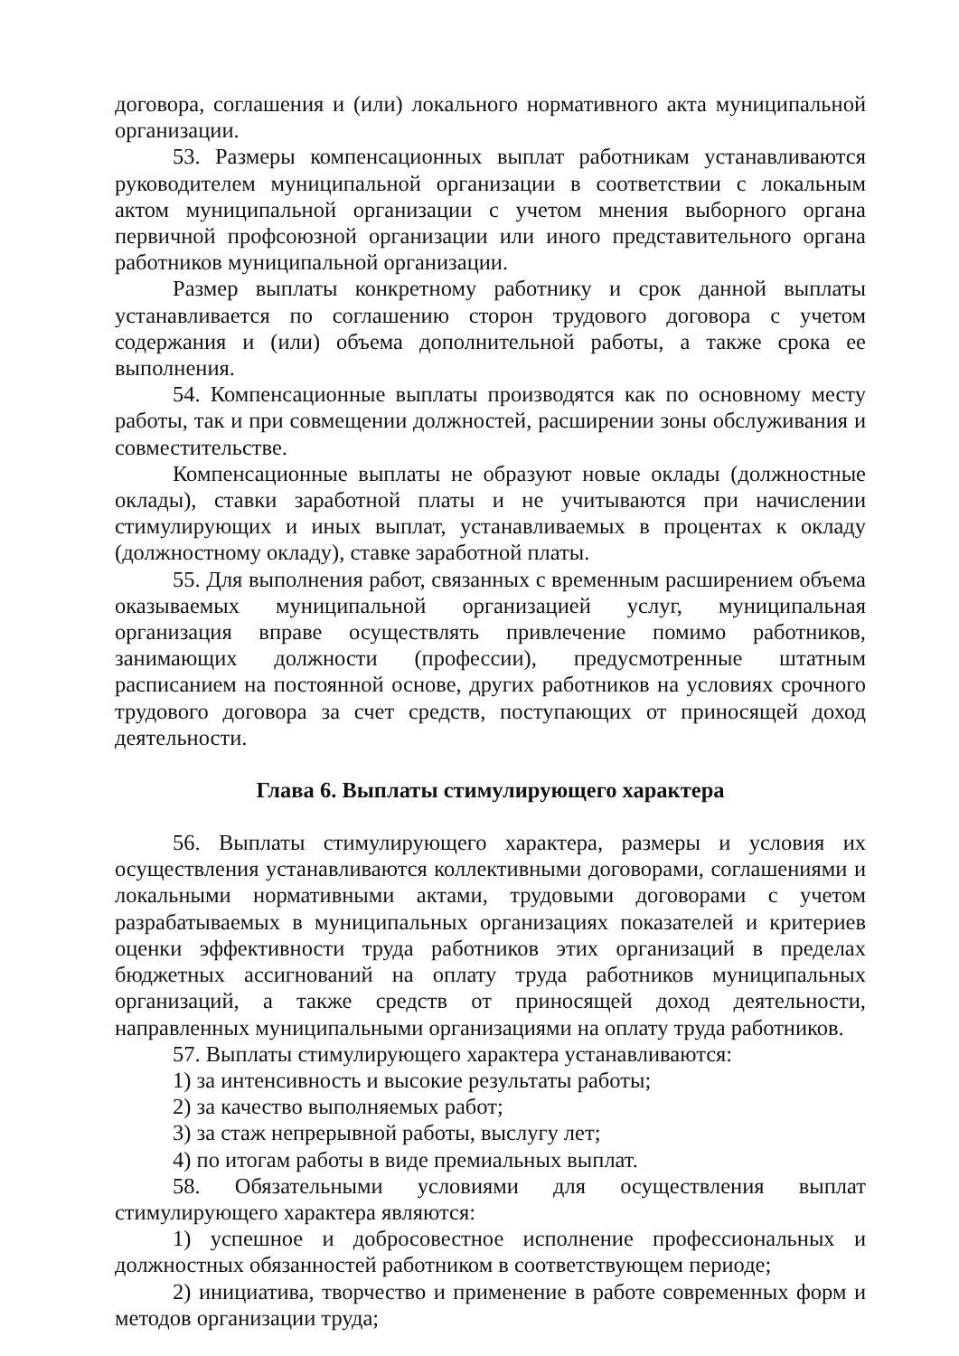договора, соглашения и (или) локального нормативного акта муниципальной организации.
53. Размеры компенсационных выплат работникам устанавливаются руководителем муниципальной организации в соответствии с локальным актом муниципальной организации с учетом мнения выборного органа первичной профсоюзной организации или иного представительного органа работников муниципальной организации.
Размер выплаты конкретному работнику и срок данной выплаты устанавливается по соглашению сторон трудового договора с учетом содержания и (или) объема дополнительной работы, а также срока ее выполнения.
54. Компенсационные выплаты производятся как по основному месту работы, так и при совмещении должностей, расширении зоны обслуживания и совместительстве.
Компенсационные выплаты не образуют новые оклады (должностные оклады), ставки заработной платы и не учитываются при начислении стимулирующих и иных выплат, устанавливаемых в процентах к окладу (должностному окладу), ставке заработной платы.
55. Для выполнения работ, связанных с временным расширением объема оказываемых муниципальной организацией услуг, муниципальная организация вправе осуществлять привлечение помимо работников, занимающих должности (профессии), предусмотренные штатным расписанием на постоянной основе, других работников на условиях срочного трудового договора за счет средств, поступающих от приносящей доход деятельности.
Глава 6. Выплаты стимулирующего характера
56. Выплаты стимулирующего характера, размеры и условия их осуществления устанавливаются коллективными договорами, соглашениями и локальными нормативными актами, трудовыми договорами с учетом разрабатываемых в муниципальных организациях показателей и критериев оценки эффективности труда работников этих организаций в пределах бюджетных ассигнований на оплату труда работников муниципальных организаций, а также средств от приносящей доход деятельности, направленных муниципальными организациями на оплату труда работников.
57. Выплаты стимулирующего характера устанавливаются:
1) за интенсивность и высокие результаты работы;
2) за качество выполняемых работ;
3) за стаж непрерывной работы, выслугу лет;
4) по итогам работы в виде премиальных выплат.
58. Обязательными условиями для осуществления выплат стимулирующего характера являются:
1) успешное и добросовестное исполнение профессиональных и должностных обязанностей работником в соответствующем периоде;
2) инициатива, творчество и применение в работе современных форм и методов организации труда;